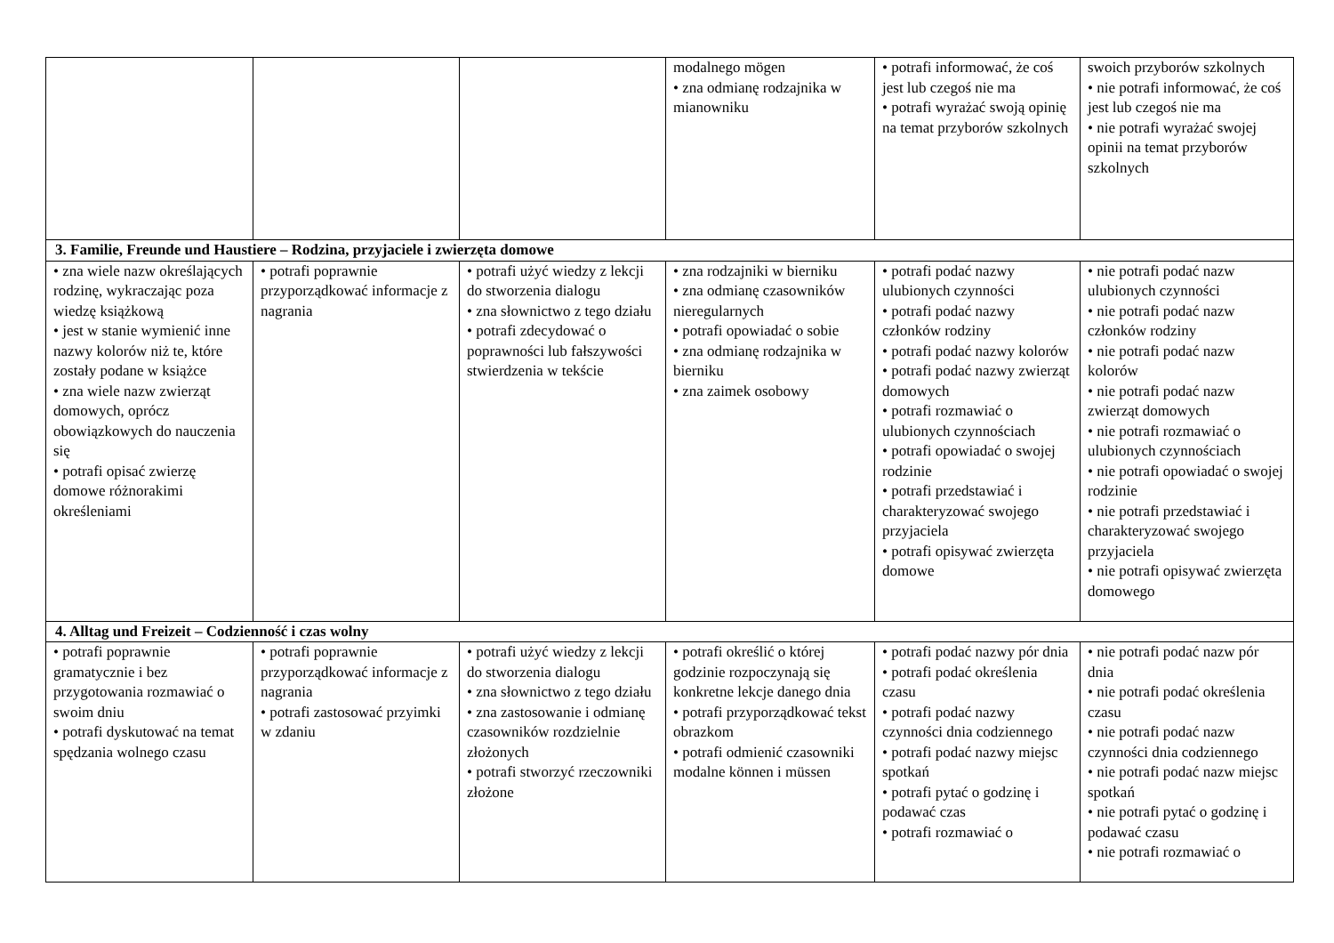| | | | modalnego mögen • zna odmianę rodzajnika w mianowniku | • potrafi informować, że coś jest lub czegoś nie ma • potrafi wyrażać swoją opinię na temat przyborów szkolnych | swoich przyborów szkolnych • nie potrafi informować, że coś jest lub czegoś nie ma • nie potrafi wyrażać swojej opinii na temat przyborów szkolnych |
| 3. Familie, Freunde und Haustiere – Rodzina, przyjaciele i zwierzęta domowe | | | | | |
| • zna wiele nazw określających rodzinę, wykraczając poza wiedzę książkową • jest w stanie wymienić inne nazwy kolorów niż te, które zostały podane w książce • zna wiele nazw zwierząt domowych, oprócz obowiązkowych do nauczenia się • potrafi opisać zwierzę domowe różnorakimi określeniami | • potrafi poprawnie przyporządkować informacje z nagrania | • potrafi użyć wiedzy z lekcji do stworzenia dialogu • zna słownictwo z tego działu • potrafi zdecydować o poprawności lub fałszywości stwierdzenia w tekście | • zna rodzajniki w bierniku • zna odmianę czasowników nieregularnych • potrafi opowiadać o sobie • zna odmianę rodzajnika w bierniku • zna zaimek osobowy | • potrafi podać nazwy ulubionych czynności • potrafi podać nazwy członków rodziny • potrafi podać nazwy kolorów • potrafi podać nazwy zwierząt domowych • potrafi rozmawiać o ulubionych czynnościach • potrafi opowiadać o swojej rodzinie • potrafi przedstawiać i charakteryzować swojego przyjaciela • potrafi opisywać zwierzęta domowe | • nie potrafi podać nazw ulubionych czynności • nie potrafi podać nazw członków rodziny • nie potrafi podać nazw kolorów • nie potrafi podać nazw zwierząt domowych • nie potrafi rozmawiać o ulubionych czynnościach • nie potrafi opowiadać o swojej rodzinie • nie potrafi przedstawiać i charakteryzować swojego przyjaciela • nie potrafi opisywać zwierzęta domowego |
| 4. Alltag und Freizeit – Codzienność i czas wolny | | | | | |
| • potrafi poprawnie gramatycznie i bez przygotowania rozmawiać o swoim dniu • potrafi dyskutować na temat spędzania wolnego czasu | • potrafi poprawnie przyporządkować informacje z nagrania • potrafi zastosować przyimki w zdaniu | • potrafi użyć wiedzy z lekcji do stworzenia dialogu • zna słownictwo z tego działu • zna zastosowanie i odmianę czasowników rozdzielnie złożonych • potrafi stworzyć rzeczowniki złożone | • potrafi określić o której godzinie rozpoczynają się konkretne lekcje danego dnia • potrafi przyporządkować tekst obrazkom • potrafi odmienić czasowniki modalne können i müssen | • potrafi podać nazwy pór dnia • potrafi podać określenia czasu • potrafi podać nazwy czynności dnia codziennego • potrafi podać nazwy miejsc spotkań • potrafi pytać o godzinę i podawać czas • potrafi rozmawiać o | • nie potrafi podać nazw pór dnia • nie potrafi podać określenia czasu • nie potrafi podać nazw czynności dnia codziennego • nie potrafi podać nazw miejsc spotkań • nie potrafi pytać o godzinę i podawać czasu • nie potrafi rozmawiać o |